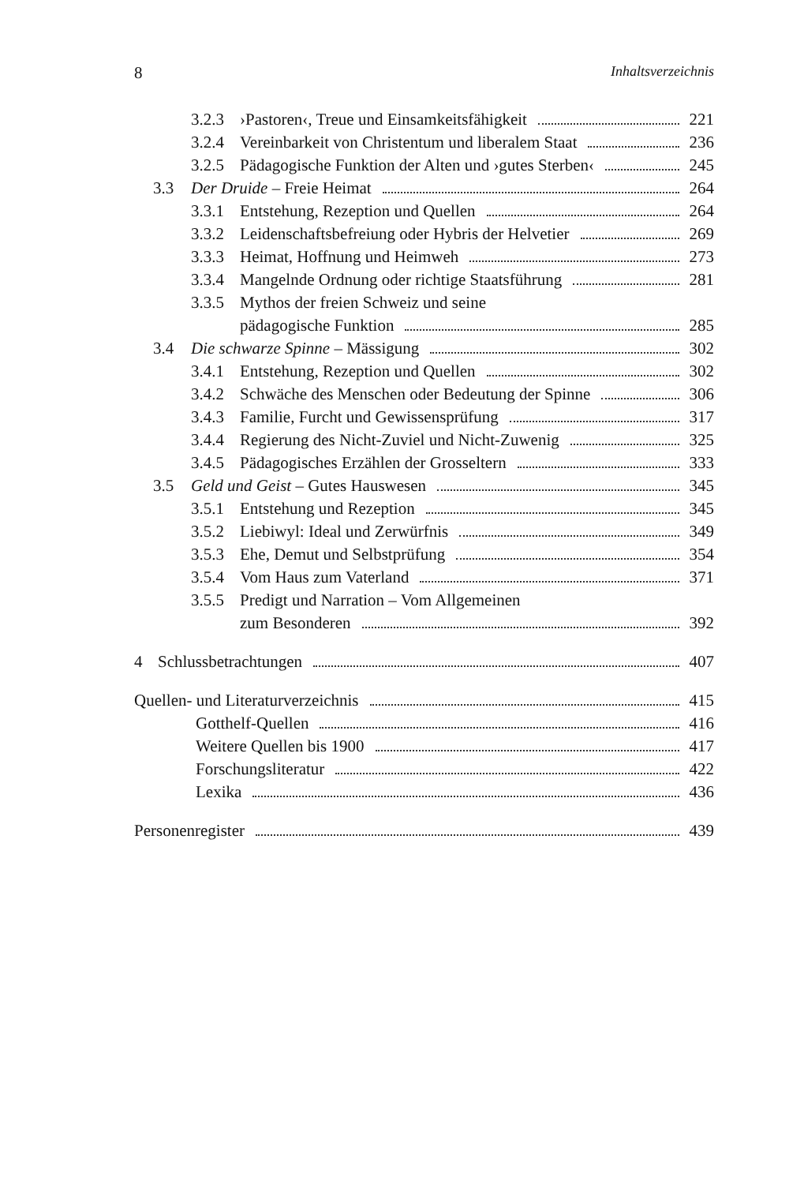8 Inhaltsverzeichnis
3.2.3 ›Pastoren‹, Treue und Einsamkeitsfähigkeit 221
3.2.4 Vereinbarkeit von Christentum und liberalem Staat 236
3.2.5 Pädagogische Funktion der Alten und ›gutes Sterben‹ 245
3.3 Der Druide – Freie Heimat 264
3.3.1 Entstehung, Rezeption und Quellen 264
3.3.2 Leidenschaftsbefreiung oder Hybris der Helvetier 269
3.3.3 Heimat, Hoffnung und Heimweh 273
3.3.4 Mangelnde Ordnung oder richtige Staatsführung 281
3.3.5 Mythos der freien Schweiz und seine
pädagogische Funktion 285
3.4 Die schwarze Spinne – Mässigung 302
3.4.1 Entstehung, Rezeption und Quellen 302
3.4.2 Schwäche des Menschen oder Bedeutung der Spinne 306
3.4.3 Familie, Furcht und Gewissensprüfung 317
3.4.4 Regierung des Nicht-Zuviel und Nicht-Zuwenig 325
3.4.5 Pädagogisches Erzählen der Grosseltern 333
3.5 Geld und Geist – Gutes Hauswesen 345
3.5.1 Entstehung und Rezeption 345
3.5.2 Liebiwyl: Ideal und Zerwürfnis 349
3.5.3 Ehe, Demut und Selbstprüfung 354
3.5.4 Vom Haus zum Vaterland 371
3.5.5 Predigt und Narration – Vom Allgemeinen
zum Besonderen 392
4 Schlussbetrachtungen 407
Quellen- und Literaturverzeichnis 415
Gotthelf-Quellen 416
Weitere Quellen bis 1900 417
Forschungsliteratur 422
Lexika 436
Personenregister 439